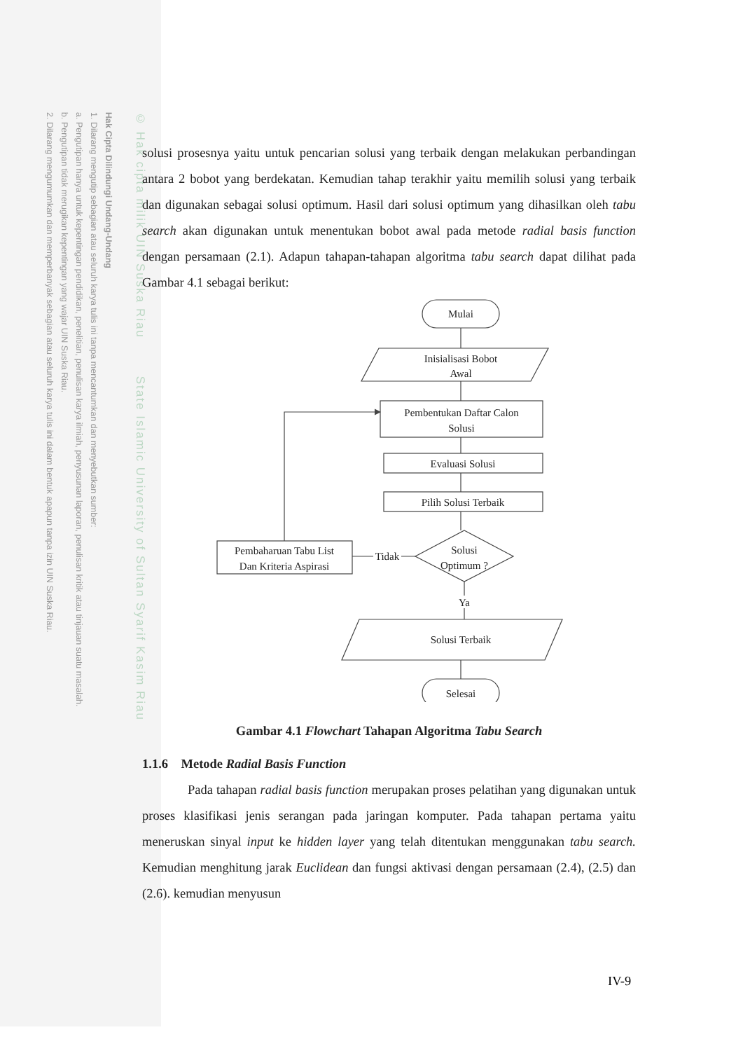Hak Cipta Dilindungi Undang-Undang
1. Dilarang mengutip sebagian atau seluruh karya tulis ini tanpa mencantumkan dan menyebutkan sumber:
a. Pengutipan hanya untuk kepentingan pendidikan, penelitian, penulisan karya ilmiah, penyusunan laporan, penulisan kritik atau tinjauan suatu masalah.
b. Pengutipan tidak merugikan kepentingan yang wajar UIN Suska Riau.
2. Dilarang mengumumkan dan memperbanyak sebagian atau seluruh karya tulis ini dalam bentuk apapun tanpa izin UIN Suska Riau.
© Hak cipta milik UIN Suska Riau State Islamic University of Sultan Syarif Kasim Riau
solusi prosesnya yaitu untuk pencarian solusi yang terbaik dengan melakukan perbandingan antara 2 bobot yang berdekatan. Kemudian tahap terakhir yaitu memilih solusi yang terbaik dan digunakan sebagai solusi optimum. Hasil dari solusi optimum yang dihasilkan oleh tabu search akan digunakan untuk menentukan bobot awal pada metode radial basis function dengan persamaan (2.1). Adapun tahapan-tahapan algoritma tabu search dapat dilihat pada Gambar 4.1 sebagai berikut:
Mulai
Inisialisasi Bobot
Awal
Pembentukan Daftar Calon
Solusi
Evaluasi Solusi
Pilih Solusi Terbaik
Solusi
Optimum ?
Tidak
Pembaharuan Tabu List
Dan Kriteria Aspirasi
Ya
Solusi Terbaik
Selesai
Gambar 4.1 Flowchart Tahapan Algoritma Tabu Search
1.1.6 Metode Radial Basis Function
Pada tahapan radial basis function merupakan proses pelatihan yang digunakan untuk proses klasifikasi jenis serangan pada jaringan komputer. Pada tahapan pertama yaitu meneruskan sinyal input ke hidden layer yang telah ditentukan menggunakan tabu search. Kemudian menghitung jarak Euclidean dan fungsi aktivasi dengan persamaan (2.4), (2.5) dan (2.6). kemudian menyusun
IV-9